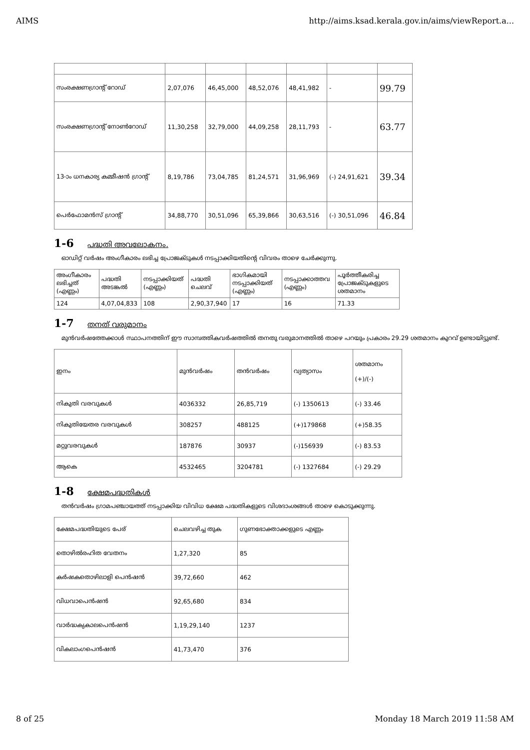AIMS http://aims.ksad.kerala.gov.in/aims/viewReport.a...
| സംരക്ഷണഗ്രാന്റ് റോഡ് | 2,07,076 | 46,45,000 | 48,52,076 | 48,41,982 | - | 99.79 |
| സംരക്ഷണഗ്രാന്റ് നോൺറോഡ് | 11,30,258 | 32,79,000 | 44,09,258 | 28,11,793 | - | 63.77 |
| 13-ാം ധനകാര്യ കമ്മീഷൻ ഗ്രാന്റ് | 8,19,786 | 73,04,785 | 81,24,571 | 31,96,969 | (-) 24,91,621 | 39.34 |
| പെർഫോമൻസ് ഗ്രാന്റ് | 34,88,770 | 30,51,096 | 65,39,866 | 30,63,516 | (-) 30,51,096 | 46.84 |
1-6 പദ്ധതി അവലോകനം.
ഓഡിറ്റ് വർഷം അംഗീകാരം ലഭിച്ച പ്രോജക്ടുകൾ നടപ്പാക്കിയതിന്റെ വിവരം താഴെ ചേർക്കുന്നു.
| അംഗീകാരം ലഭിച്ചത് (എണ്ണം) | പദ്ധതി അടങ്കൽ | നടപ്പാക്കിയത് (എണ്ണം) | പദ്ധതി ചെലവ് | ഭാഗികമായി നടപ്പാക്കിയത് (എണ്ണം) | നടപ്പാക്കാത്തവ (എണ്ണം) | പൂർത്തീകരിച്ച പ്രോജക്ടുകളുടെ ശതമാനം |
| --- | --- | --- | --- | --- | --- | --- |
| 124 | 4,07,04,833 | 108 | 2,90,37,940 | 17 | 16 | 71.33 |
1-7 തനത് വരുമാനം
മുൻവർഷത്തേക്കാൾ സ്ഥാപനത്തിന് ഈ സാമ്പത്തികവർഷത്തിൽ തനതു വരുമാനത്തിൽ താഴെ പറയും പ്രകാരം 29.29 ശതമാനം കുറവ് ഉണ്ടായിട്ടുണ്ട്.
| ഇനം | മുൻവർഷം | തൻവർഷം | വ്യത്യാസം | ശതമാനം (+)/(-) |
| --- | --- | --- | --- | --- |
| നികുതി വരവുകൾ | 4036332 | 26,85,719 | (-) 1350613 | (-) 33.46 |
| നികുതിയേതര വരവുകൾ | 308257 | 488125 | (+)179868 | (+)58.35 |
| മറ്റുവരവുകൾ | 187876 | 30937 | (-)156939 | (-) 83.53 |
| ആകെ | 4532465 | 3204781 | (-) 1327684 | (-) 29.29 |
1-8 ക്ഷേമപദ്ധതികൾ
തൻവർഷം ഗ്രാമപഞ്ചായത്ത് നടപ്പാക്കിയ വിവിധ ക്ഷേമ പദ്ധതികളുടെ വിശദാംശങ്ങൾ താഴെ കൊടുക്കുന്നു.
| ക്ഷേമപദ്ധതിയുടെ പേര് | ചെലവഴിച്ച തുക | ഗുണഭോക്താക്കളുടെ എണ്ണം |
| --- | --- | --- |
| തൊഴിൽരഹിത വേതനം | 1,27,320 | 85 |
| കർഷകതൊഴിലാളി പെൻഷൻ | 39,72,660 | 462 |
| വിധവാപെൻഷൻ | 92,65,680 | 834 |
| വാർദ്ധക്യകാലപെൻഷൻ | 1,19,29,140 | 1237 |
| വികലാംഗപെൻഷൻ | 41,73,470 | 376 |
8 of 25 Monday 18 March 2019 11:58 AM